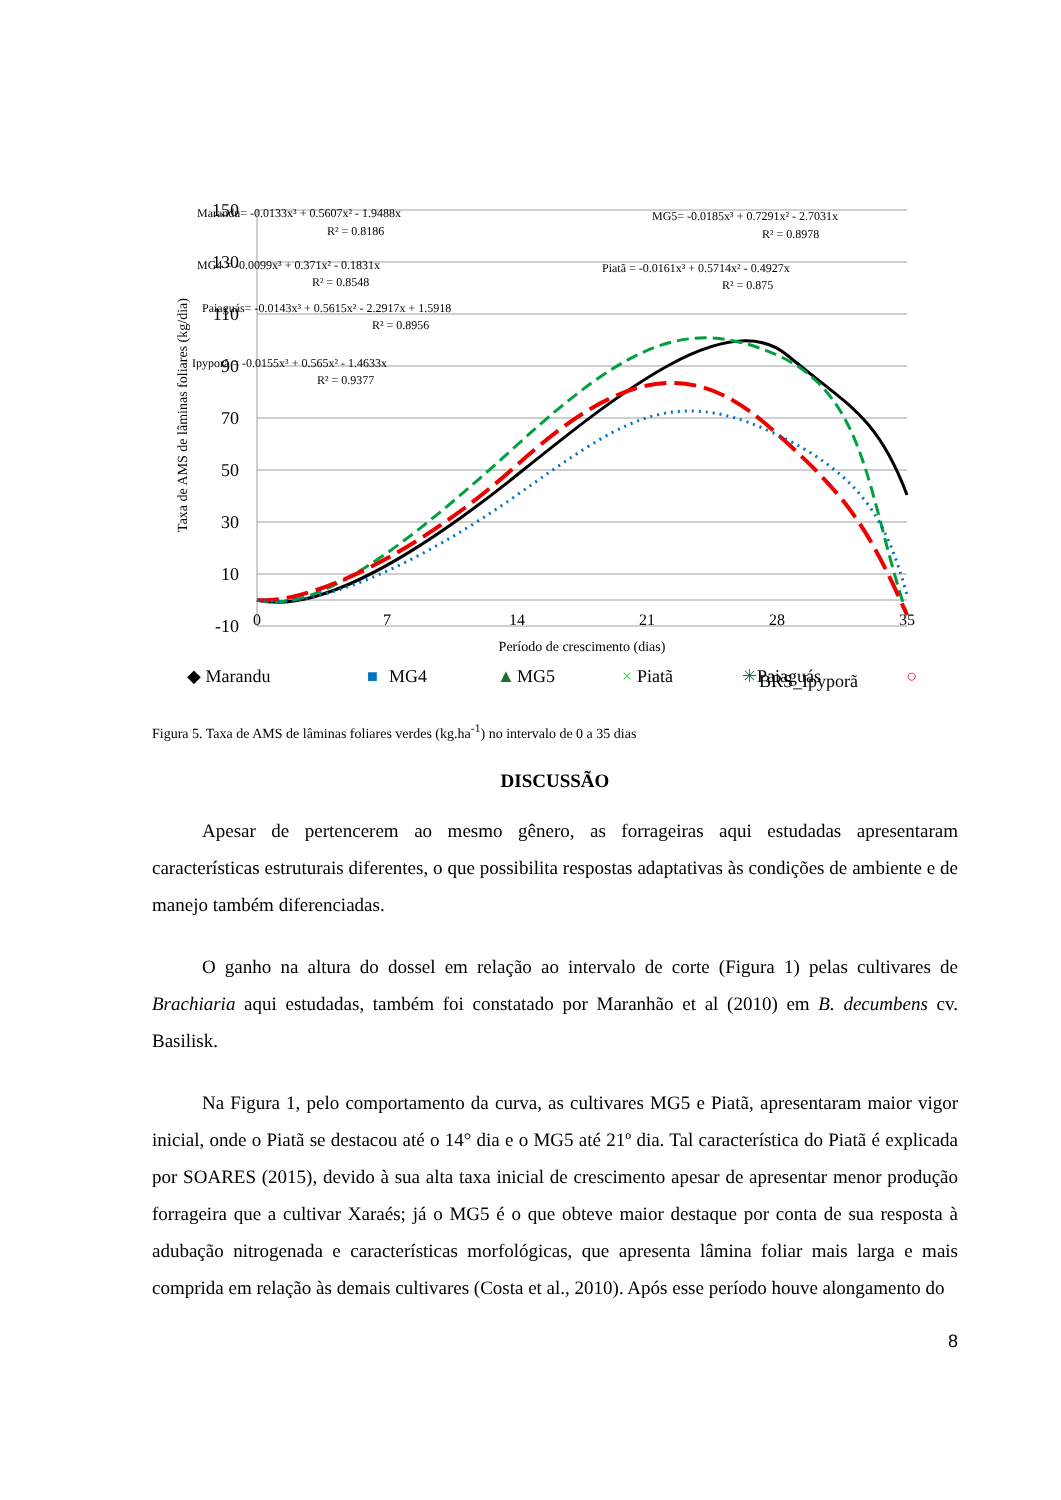150
130
110
90
70
50
30
10
-10
0
7
14
21
28
35
Período de crescimento (dias)
Taxa de AMS de lâminas foliares (kg/dia)
Marandu= -0.0133x³ + 0.5607x² - 1.9488x
R² = 0.8186
MG5= -0.0185x³ + 0.7291x² - 2.7031x
R² = 0.8978
MG4 = -0.0099x³ + 0.371x² - 0.1831x
R² = 0.8548
Piatã = -0.0161x³ + 0.5714x² - 0.4927x
R² = 0.875
Paiaguás= -0.0143x³ + 0.5615x² - 2.2917x + 1.5918
R² = 0.8956
Ipyporã = -0.0155x³ + 0.565x² - 1.4633x
R² = 0.9377
◆ Marandu
■
MG4
▲
MG5
×
Piatã
✳
Paiaguás
○
BRS_Ipyporã
Figura 5. Taxa de AMS de lâminas foliares verdes (kg.ha<sup>-1</sup>) no intervalo de 0 a 35 dias
DISCUSSÃO
Apesar de pertencerem ao mesmo gênero, as forrageiras aqui estudadas apresentaram características estruturais diferentes, o que possibilita respostas adaptativas às condições de ambiente e de manejo também diferenciadas.
O ganho na altura do dossel em relação ao intervalo de corte (Figura 1) pelas cultivares de Brachiaria aqui estudadas, também foi constatado por Maranhão et al (2010) em B. decumbens cv. Basilisk.
Na Figura 1, pelo comportamento da curva, as cultivares MG5 e Piatã, apresentaram maior vigor inicial, onde o Piatã se destacou até o 14° dia e o MG5 até 21º dia. Tal característica do Piatã é explicada por SOARES (2015), devido à sua alta taxa inicial de crescimento apesar de apresentar menor produção forrageira que a cultivar Xaraés; já o MG5 é o que obteve maior destaque por conta de sua resposta à adubação nitrogenada e características morfológicas, que apresenta lâmina foliar mais larga e mais comprida em relação às demais cultivares (Costa et al., 2010). Após esse período houve alongamento do
8